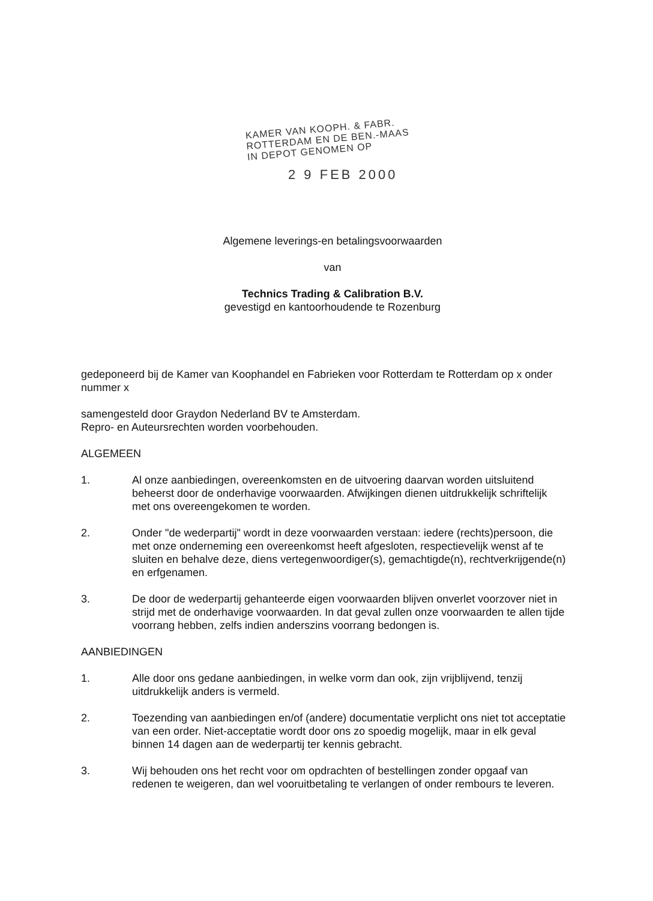KAMER VAN KOOPH. & FABR.
ROTTERDAM EN DE BEN.-MAAS
IN DEPOT GENOMEN OP
2 9 FEB 2000
Algemene leverings-en betalingsvoorwaarden
van
Technics Trading & Calibration B.V.
gevestigd en kantoorhoudende te Rozenburg
gedeponeerd bij de Kamer van Koophandel en Fabrieken voor Rotterdam te Rotterdam op x onder nummer x
samengesteld door Graydon Nederland BV te Amsterdam.
Repro- en Auteursrechten worden voorbehouden.
ALGEMEEN
1. Al onze aanbiedingen, overeenkomsten en de uitvoering daarvan worden uitsluitend beheerst door de onderhavige voorwaarden. Afwijkingen dienen uitdrukkelijk schriftelijk met ons overeengekomen te worden.
2. Onder "de wederpartij" wordt in deze voorwaarden verstaan: iedere (rechts)persoon, die met onze onderneming een overeenkomst heeft afgesloten, respectievelijk wenst af te sluiten en behalve deze, diens vertegenwoordiger(s), gemachtigde(n), rechtverkrijgende(n) en erfgenamen.
3. De door de wederpartij gehanteerde eigen voorwaarden blijven onverlet voorzover niet in strijd met de onderhavige voorwaarden. In dat geval zullen onze voorwaarden te allen tijde voorrang hebben, zelfs indien anderszins voorrang bedongen is.
AANBIEDINGEN
1. Alle door ons gedane aanbiedingen, in welke vorm dan ook, zijn vrijblijvend, tenzij uitdrukkelijk anders is vermeld.
2. Toezending van aanbiedingen en/of (andere) documentatie verplicht ons niet tot acceptatie van een order. Niet-acceptatie wordt door ons zo spoedig mogelijk, maar in elk geval binnen 14 dagen aan de wederpartij ter kennis gebracht.
3. Wij behouden ons het recht voor om opdrachten of bestellingen zonder opgaaf van redenen te weigeren, dan wel vooruitbetaling te verlangen of onder rembours te leveren.